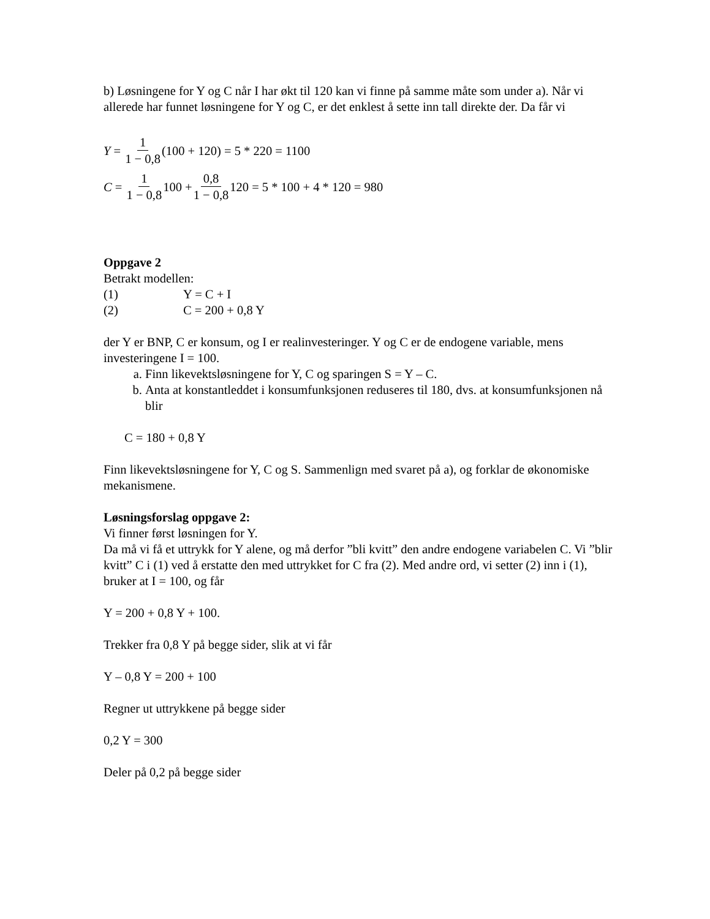b) Løsningene for Y og C når I har økt til 120 kan vi finne på samme måte som under a). Når vi allerede har funnet løsningene for Y og C, er det enklest å sette inn tall direkte der. Da får vi
Y = 1 1 − 0,8 (100 + 120) = 5 * 220 = 1100
C = 1 1 − 0,8 100 + 0,8 1 − 0,8 120 = 5 * 100 + 4 * 120 = 980
Oppgave 2
Betrakt modellen:
(1) Y = C + I
(2) C = 200 + 0,8 Y
der Y er BNP, C er konsum, og I er realinvesteringer. Y og C er de endogene variable, mens investeringene I = 100.
a. Finn likevektsløsningene for Y, C og sparingen S = Y – C.
b. Anta at konstantleddet i konsumfunksjonen reduseres til 180, dvs. at konsumfunksjonen nå blir
C = 180 + 0,8 Y
Finn likevektsløsningene for Y, C og S. Sammenlign med svaret på a), og forklar de økonomiske mekanismene.
Løsningsforslag oppgave 2:
Vi finner først løsningen for Y.
Da må vi få et uttrykk for Y alene, og må derfor ”bli kvitt” den andre endogene variabelen C. Vi ”blir kvitt” C i (1) ved å erstatte den med uttrykket for C fra (2). Med andre ord, vi setter (2) inn i (1), bruker at I = 100, og får
Y = 200 + 0,8 Y + 100.
Trekker fra 0,8 Y på begge sider, slik at vi får
Y – 0,8 Y = 200 + 100
Regner ut uttrykkene på begge sider
0,2 Y = 300
Deler på 0,2 på begge sider